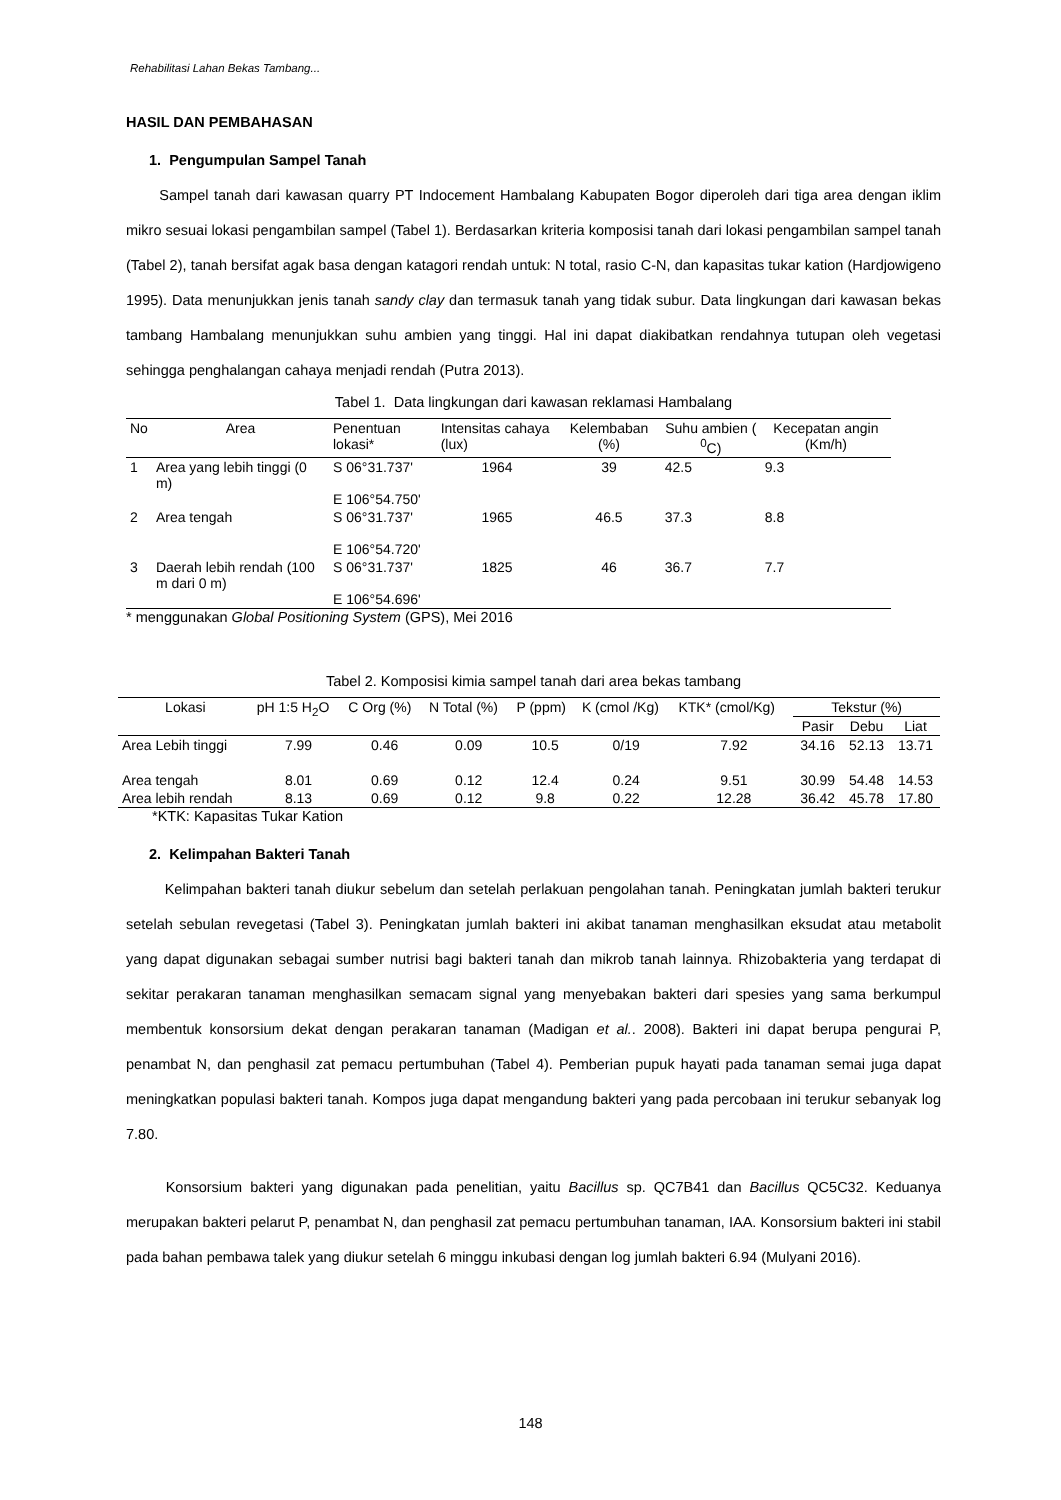Rehabilitasi Lahan Bekas Tambang...
HASIL DAN PEMBAHASAN
1. Pengumpulan Sampel Tanah
Sampel tanah dari kawasan quarry PT Indocement Hambalang Kabupaten Bogor diperoleh dari tiga area dengan iklim mikro sesuai lokasi pengambilan sampel (Tabel 1). Berdasarkan kriteria komposisi tanah dari lokasi pengambilan sampel tanah (Tabel 2), tanah bersifat agak basa dengan katagori rendah untuk: N total, rasio C-N, dan kapasitas tukar kation (Hardjowigeno 1995). Data menunjukkan jenis tanah sandy clay dan termasuk tanah yang tidak subur. Data lingkungan dari kawasan bekas tambang Hambalang menunjukkan suhu ambien yang tinggi. Hal ini dapat diakibatkan rendahnya tutupan oleh vegetasi sehingga penghalangan cahaya menjadi rendah (Putra 2013).
Tabel 1. Data lingkungan dari kawasan reklamasi Hambalang
| No | Area | Penentuan lokasi* | Intensitas cahaya (lux) | Kelembaban (%) | Suhu ambien ( <sup>0</sup>C) | Kecepatan angin (Km/h) |
| --- | --- | --- | --- | --- | --- | --- |
| 1 | Area yang lebih tinggi (0 m) | S 06°31.737' E 106°54.750' | 1964 | 39 | 42.5 | 9.3 |
| 2 | Area tengah | S 06°31.737' E 106°54.720' | 1965 | 46.5 | 37.3 | 8.8 |
| 3 | Daerah lebih rendah (100 m dari 0 m) | S 06°31.737' E 106°54.696' | 1825 | 46 | 36.7 | 7.7 |
* menggunakan Global Positioning System (GPS), Mei 2016
Tabel 2. Komposisi kimia sampel tanah dari area bekas tambang
| Lokasi | pH 1:5 H<sub>2</sub>O | C Org (%) | N Total (%) | P (ppm) | K (cmol /Kg) | KTK* (cmol/Kg) | Tekstur (%) | | |
| --- | --- | --- | --- | --- | --- | --- | --- | --- | --- |
| | | | | | | | Pasir | Debu | Liat |
| Area Lebih tinggi | 7.99 | 0.46 | 0.09 | 10.5 | 0/19 | 7.92 | 34.16 | 52.13 | 13.71 |
| Area tengah | 8.01 | 0.69 | 0.12 | 12.4 | 0.24 | 9.51 | 30.99 | 54.48 | 14.53 |
| Area lebih rendah | 8.13 | 0.69 | 0.12 | 9.8 | 0.22 | 12.28 | 36.42 | 45.78 | 17.80 |
*KTK: Kapasitas Tukar Kation
2. Kelimpahan Bakteri Tanah
Kelimpahan bakteri tanah diukur sebelum dan setelah perlakuan pengolahan tanah. Peningkatan jumlah bakteri terukur setelah sebulan revegetasi (Tabel 3). Peningkatan jumlah bakteri ini akibat tanaman menghasilkan eksudat atau metabolit yang dapat digunakan sebagai sumber nutrisi bagi bakteri tanah dan mikrob tanah lainnya. Rhizobakteria yang terdapat di sekitar perakaran tanaman menghasilkan semacam signal yang menyebakan bakteri dari spesies yang sama berkumpul membentuk konsorsium dekat dengan perakaran tanaman (Madigan et al.. 2008). Bakteri ini dapat berupa pengurai P, penambat N, dan penghasil zat pemacu pertumbuhan (Tabel 4). Pemberian pupuk hayati pada tanaman semai juga dapat meningkatkan populasi bakteri tanah. Kompos juga dapat mengandung bakteri yang pada percobaan ini terukur sebanyak log 7.80.
Konsorsium bakteri yang digunakan pada penelitian, yaitu Bacillus sp. QC7B41 dan Bacillus QC5C32. Keduanya merupakan bakteri pelarut P, penambat N, dan penghasil zat pemacu pertumbuhan tanaman, IAA. Konsorsium bakteri ini stabil pada bahan pembawa talek yang diukur setelah 6 minggu inkubasi dengan log jumlah bakteri 6.94 (Mulyani 2016).
148